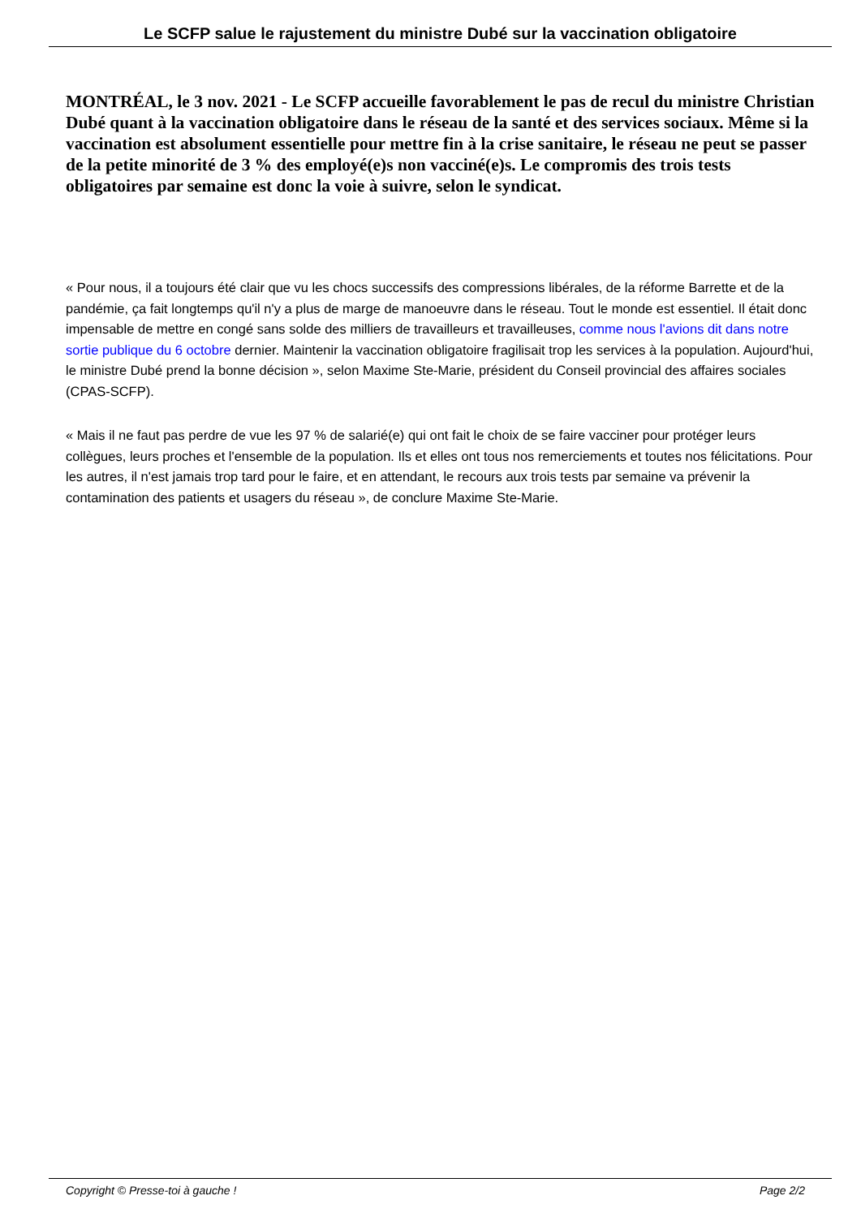Le SCFP salue le rajustement du ministre Dubé sur la vaccination obligatoire
MONTRÉAL, le 3 nov. 2021 - Le SCFP accueille favorablement le pas de recul du ministre Christian Dubé quant à la vaccination obligatoire dans le réseau de la santé et des services sociaux. Même si la vaccination est absolument essentielle pour mettre fin à la crise sanitaire, le réseau ne peut se passer de la petite minorité de 3 % des employé(e)s non vacciné(e)s. Le compromis des trois tests obligatoires par semaine est donc la voie à suivre, selon le syndicat.
« Pour nous, il a toujours été clair que vu les chocs successifs des compressions libérales, de la réforme Barrette et de la pandémie, ça fait longtemps qu'il n'y a plus de marge de manoeuvre dans le réseau. Tout le monde est essentiel. Il était donc impensable de mettre en congé sans solde des milliers de travailleurs et travailleuses, comme nous l'avions dit dans notre sortie publique du 6 octobre dernier. Maintenir la vaccination obligatoire fragilisait trop les services à la population. Aujourd'hui, le ministre Dubé prend la bonne décision », selon Maxime Ste-Marie, président du Conseil provincial des affaires sociales (CPAS-SCFP).
« Mais il ne faut pas perdre de vue les 97 % de salarié(e) qui ont fait le choix de se faire vacciner pour protéger leurs collègues, leurs proches et l'ensemble de la population. Ils et elles ont tous nos remerciements et toutes nos félicitations. Pour les autres, il n'est jamais trop tard pour le faire, et en attendant, le recours aux trois tests par semaine va prévenir la contamination des patients et usagers du réseau », de conclure Maxime Ste-Marie.
Copyright © Presse-toi à gauche ! Page 2/2